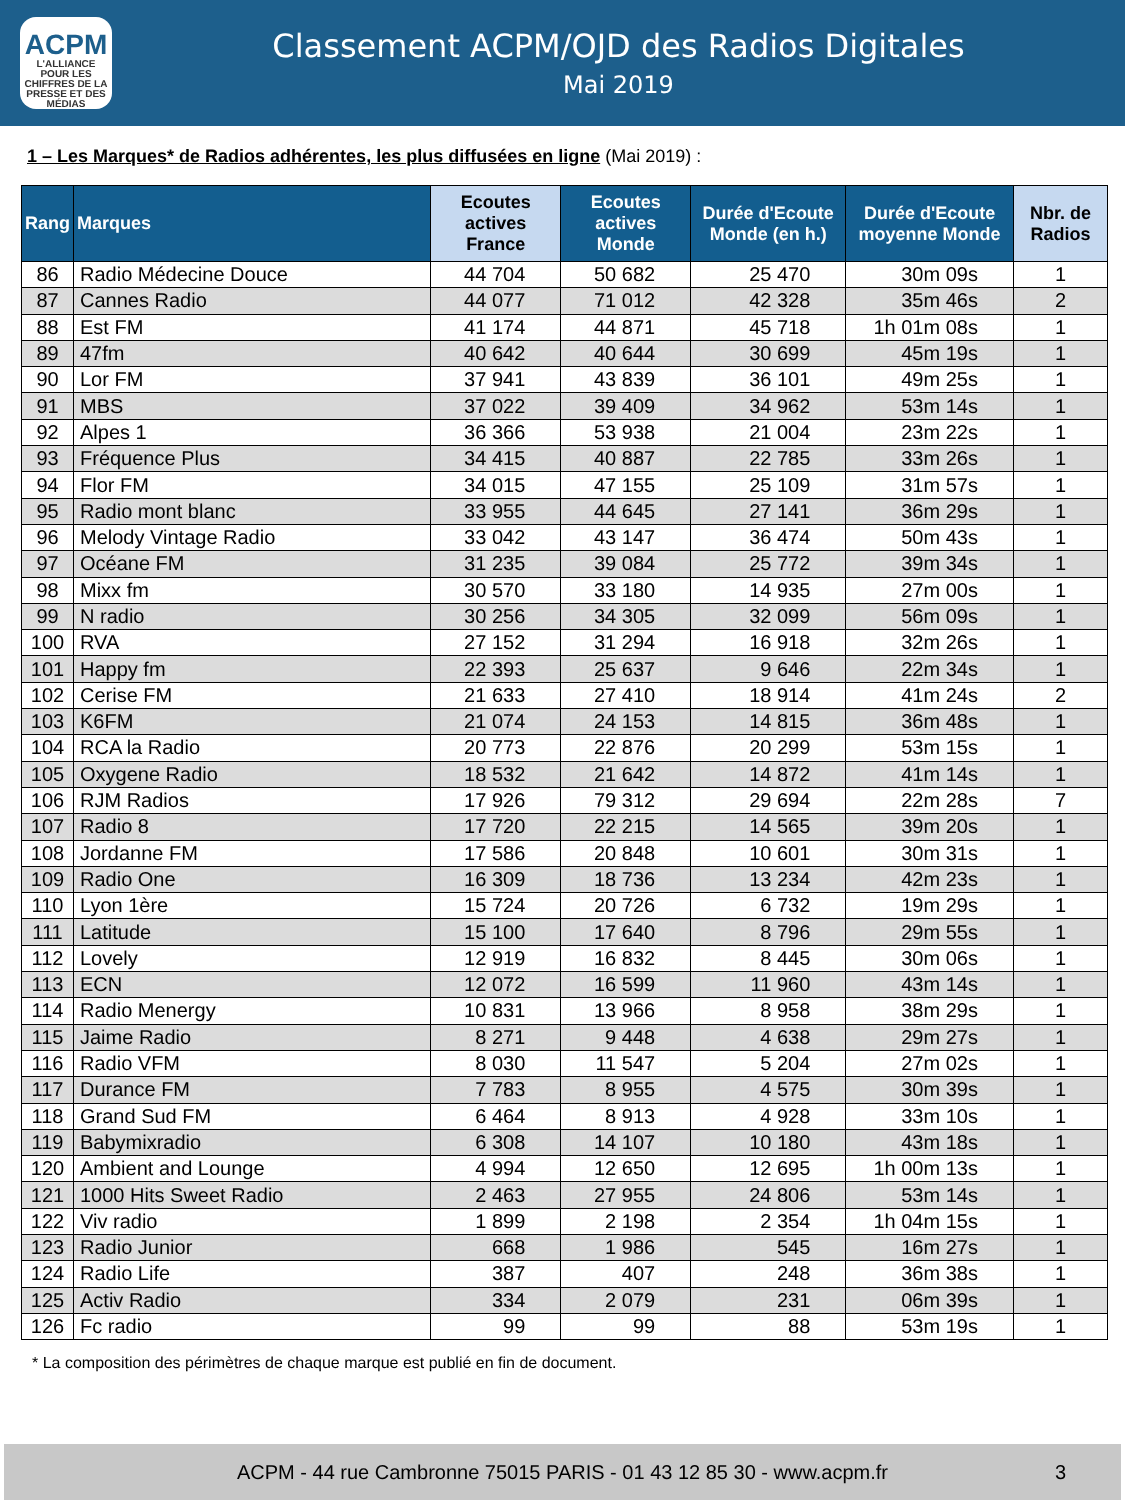ACPM
L'ALLIANCE
POUR LES CHIFFRES DE LA PRESSE ET DES MÉDIAS
Classement ACPM/OJD des Radios Digitales
Mai 2019
1 – Les Marques* de Radios adhérentes, les plus diffusées en ligne (Mai 2019) :
| Rang | Marques | Ecoutes actives France | Ecoutes actives Monde | Durée d'Ecoute Monde (en h.) | Durée d'Ecoute moyenne Monde | Nbr. de Radios |
| --- | --- | --- | --- | --- | --- | --- |
| 86 | Radio Médecine Douce | 44 704 | 50 682 | 25 470 | 30m 09s | 1 |
| 87 | Cannes Radio | 44 077 | 71 012 | 42 328 | 35m 46s | 2 |
| 88 | Est FM | 41 174 | 44 871 | 45 718 | 1h 01m 08s | 1 |
| 89 | 47fm | 40 642 | 40 644 | 30 699 | 45m 19s | 1 |
| 90 | Lor FM | 37 941 | 43 839 | 36 101 | 49m 25s | 1 |
| 91 | MBS | 37 022 | 39 409 | 34 962 | 53m 14s | 1 |
| 92 | Alpes 1 | 36 366 | 53 938 | 21 004 | 23m 22s | 1 |
| 93 | Fréquence Plus | 34 415 | 40 887 | 22 785 | 33m 26s | 1 |
| 94 | Flor FM | 34 015 | 47 155 | 25 109 | 31m 57s | 1 |
| 95 | Radio mont blanc | 33 955 | 44 645 | 27 141 | 36m 29s | 1 |
| 96 | Melody Vintage Radio | 33 042 | 43 147 | 36 474 | 50m 43s | 1 |
| 97 | Océane FM | 31 235 | 39 084 | 25 772 | 39m 34s | 1 |
| 98 | Mixx fm | 30 570 | 33 180 | 14 935 | 27m 00s | 1 |
| 99 | N radio | 30 256 | 34 305 | 32 099 | 56m 09s | 1 |
| 100 | RVA | 27 152 | 31 294 | 16 918 | 32m 26s | 1 |
| 101 | Happy fm | 22 393 | 25 637 | 9 646 | 22m 34s | 1 |
| 102 | Cerise FM | 21 633 | 27 410 | 18 914 | 41m 24s | 2 |
| 103 | K6FM | 21 074 | 24 153 | 14 815 | 36m 48s | 1 |
| 104 | RCA la Radio | 20 773 | 22 876 | 20 299 | 53m 15s | 1 |
| 105 | Oxygene Radio | 18 532 | 21 642 | 14 872 | 41m 14s | 1 |
| 106 | RJM Radios | 17 926 | 79 312 | 29 694 | 22m 28s | 7 |
| 107 | Radio 8 | 17 720 | 22 215 | 14 565 | 39m 20s | 1 |
| 108 | Jordanne FM | 17 586 | 20 848 | 10 601 | 30m 31s | 1 |
| 109 | Radio One | 16 309 | 18 736 | 13 234 | 42m 23s | 1 |
| 110 | Lyon 1ère | 15 724 | 20 726 | 6 732 | 19m 29s | 1 |
| 111 | Latitude | 15 100 | 17 640 | 8 796 | 29m 55s | 1 |
| 112 | Lovely | 12 919 | 16 832 | 8 445 | 30m 06s | 1 |
| 113 | ECN | 12 072 | 16 599 | 11 960 | 43m 14s | 1 |
| 114 | Radio Menergy | 10 831 | 13 966 | 8 958 | 38m 29s | 1 |
| 115 | Jaime Radio | 8 271 | 9 448 | 4 638 | 29m 27s | 1 |
| 116 | Radio VFM | 8 030 | 11 547 | 5 204 | 27m 02s | 1 |
| 117 | Durance FM | 7 783 | 8 955 | 4 575 | 30m 39s | 1 |
| 118 | Grand Sud FM | 6 464 | 8 913 | 4 928 | 33m 10s | 1 |
| 119 | Babymixradio | 6 308 | 14 107 | 10 180 | 43m 18s | 1 |
| 120 | Ambient and Lounge | 4 994 | 12 650 | 12 695 | 1h 00m 13s | 1 |
| 121 | 1000 Hits Sweet Radio | 2 463 | 27 955 | 24 806 | 53m 14s | 1 |
| 122 | Viv radio | 1 899 | 2 198 | 2 354 | 1h 04m 15s | 1 |
| 123 | Radio Junior | 668 | 1 986 | 545 | 16m 27s | 1 |
| 124 | Radio Life | 387 | 407 | 248 | 36m 38s | 1 |
| 125 | Activ Radio | 334 | 2 079 | 231 | 06m 39s | 1 |
| 126 | Fc radio | 99 | 99 | 88 | 53m 19s | 1 |
* La composition des périmètres de chaque marque est publié en fin de document.
ACPM - 44 rue Cambronne 75015 PARIS - 01 43 12 85 30 - www.acpm.fr 3